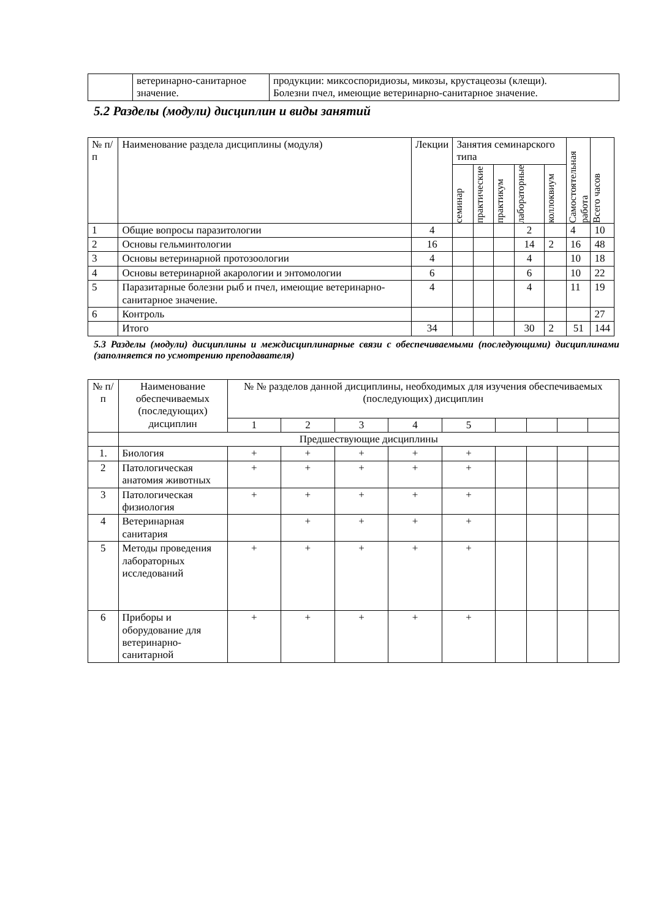| | ветеринарно-санитарное значение. | продукции: миксоспоридиозы, микозы, крустацеозы (клещи). Болезни пчел, имеющие ветеринарно-санитарное значение. |
5.2 Разделы (модули) дисциплин и виды занятий
| № п/п | Наименование раздела дисциплины (модуля) | Лекции | Занятия семинарского типа | | | | | Самостоятельная работа | Всего часов |
| --- | --- | --- | --- | --- | --- | --- | --- | --- | --- |
| | | | семинар | практические | практикум | лабораторные | коллоквиум | | |
| 1 | Общие вопросы паразитологии | 4 | | | | 2 | | 4 | 10 |
| 2 | Основы гельминтологии | 16 | | | | 14 | 2 | 16 | 48 |
| 3 | Основы ветеринарной протозоологии | 4 | | | | 4 | | 10 | 18 |
| 4 | Основы ветеринарной акарологии и энтомологии | 6 | | | | 6 | | 10 | 22 |
| 5 | Паразитарные болезни рыб и пчел, имеющие ветеринарно-санитарное значение. | 4 | | | | 4 | | 11 | 19 |
| 6 | Контроль | | | | | | | | 27 |
| | Итого | 34 | | | | 30 | 2 | 51 | 144 |
5.3 Разделы (модули) дисциплины и междисциплинарные связи с обеспечиваемыми (последующими) дисциплинами (заполняется по усмотрению преподавателя)
| № п/п | Наименование обеспечиваемых (последующих) дисциплин | № № разделов данной дисциплины, необходимых для изучения обеспечиваемых (последующих) дисциплин | | | | | | | | |
| --- | --- | --- | --- | --- | --- | --- | --- | --- | --- | --- |
| | | 1 | 2 | 3 | 4 | 5 | | | | |
| | Предшествующие дисциплины | | | | | | | | | |
| 1. | Биология | + | + | + | + | + | | | | |
| 2 | Патологическая анатомия животных | + | + | + | + | + | | | | |
| 3 | Патологическая физиология | + | + | + | + | + | | | | |
| 4 | Ветеринарная санитария | | + | + | + | + | | | | |
| 5 | Методы проведения лабораторных исследований | + | + | + | + | + | | | | |
| 6 | Приборы и оборудование для ветеринарно-санитарной | + | + | + | + | + | | | | |